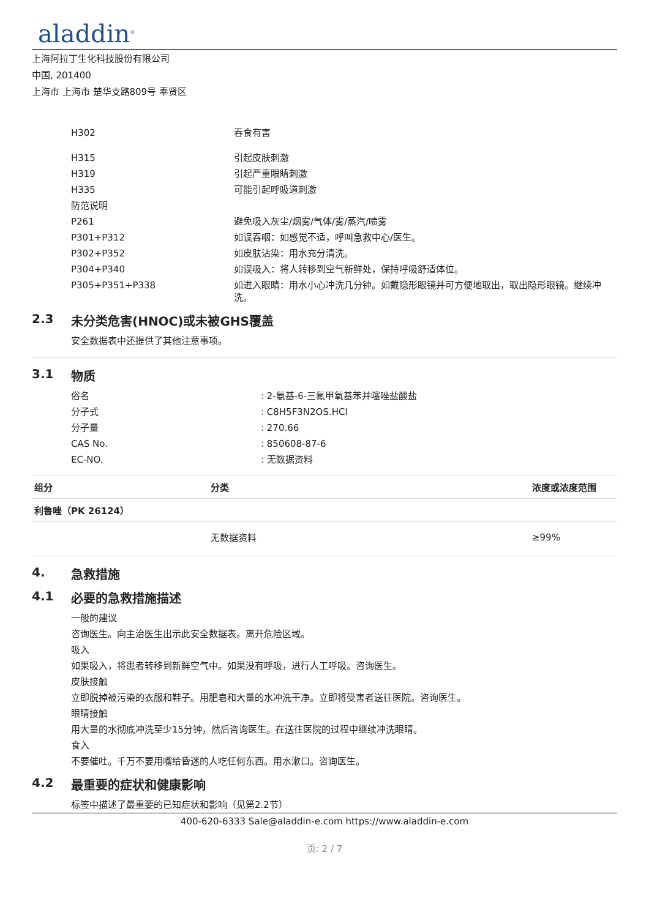aladdin<sup>®</sup>
上海阿拉丁生化科技股份有限公司
中国, 201400
上海市 上海市 楚华支路809号 奉贤区
| H302 | 吞食有害 |
| H315 | 引起皮肤刺激 |
| H319 | 引起严重眼睛刺激 |
| H335 | 可能引起呼吸道刺激 |
| 防范说明 | |
| P261 | 避免吸入灰尘/烟雾/气体/雾/蒸汽/喷雾 |
| P301+P312 | 如误吞咽：如感觉不适，呼叫急救中心/医生。 |
| P302+P352 | 如皮肤沾染：用水充分清洗。 |
| P304+P340 | 如误吸入：将人转移到空气新鲜处，保持呼吸舒适体位。 |
| P305+P351+P338 | 如进入眼睛：用水小心冲洗几分钟。如戴隐形眼镜并可方便地取出，取出隐形眼镜。继续冲洗。 |
2.3 未分类危害(HNOC)或未被GHS覆盖
安全数据表中还提供了其他注意事项。
3.1 物质
| 俗名 | : 2-氨基-6-三氟甲氧基苯并噻唑盐酸盐 |
| 分子式 | : C8H5F3N2OS.HCl |
| 分子量 | : 270.66 |
| CAS No. | : 850608-87-6 |
| EC-NO. | : 无数据资料 |
| 组分 | 分类 | 浓度或浓度范围 |
| --- | --- | --- |
| 利鲁唑（PK 26124） | | |
| | 无数据资料 | ≥99% |
4. 急救措施
4.1 必要的急救措施描述
一般的建议
咨询医生。向主治医生出示此安全数据表。离开危险区域。
吸入
如果吸入，将患者转移到新鲜空气中。如果没有呼吸，进行人工呼吸。咨询医生。
皮肤接触
立即脱掉被污染的衣服和鞋子。用肥皂和大量的水冲洗干净。立即将受害者送往医院。咨询医生。
眼睛接触
用大量的水彻底冲洗至少15分钟，然后咨询医生。在送往医院的过程中继续冲洗眼睛。
食入
不要催吐。千万不要用嘴给昏迷的人吃任何东西。用水漱口。咨询医生。
4.2 最重要的症状和健康影响
标签中描述了最重要的已知症状和影响（见第2.2节）
400-620-6333 Sale@aladdin-e.com https://www.aladdin-e.com
页: 2 / 7